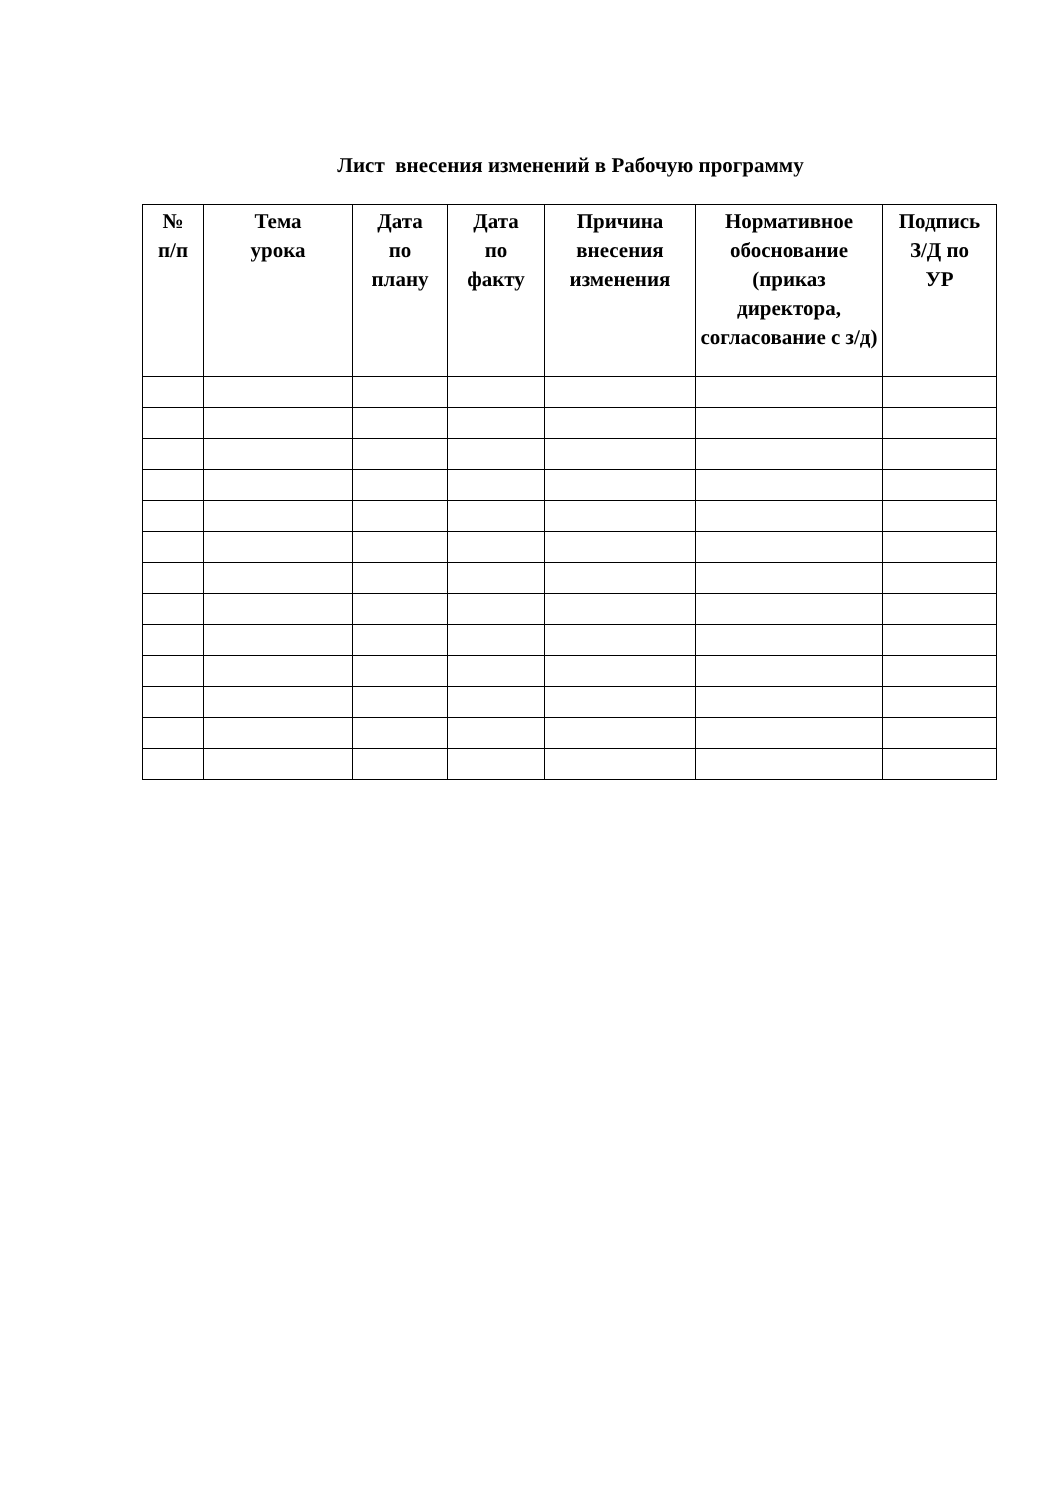Лист внесения изменений в Рабочую программу
| № п/п | Тема урока | Дата по плану | Дата по факту | Причина внесения изменения | Нормативное обоснование (приказ директора, согласование с з/д) | Подпись З/Д по УР |
| --- | --- | --- | --- | --- | --- | --- |